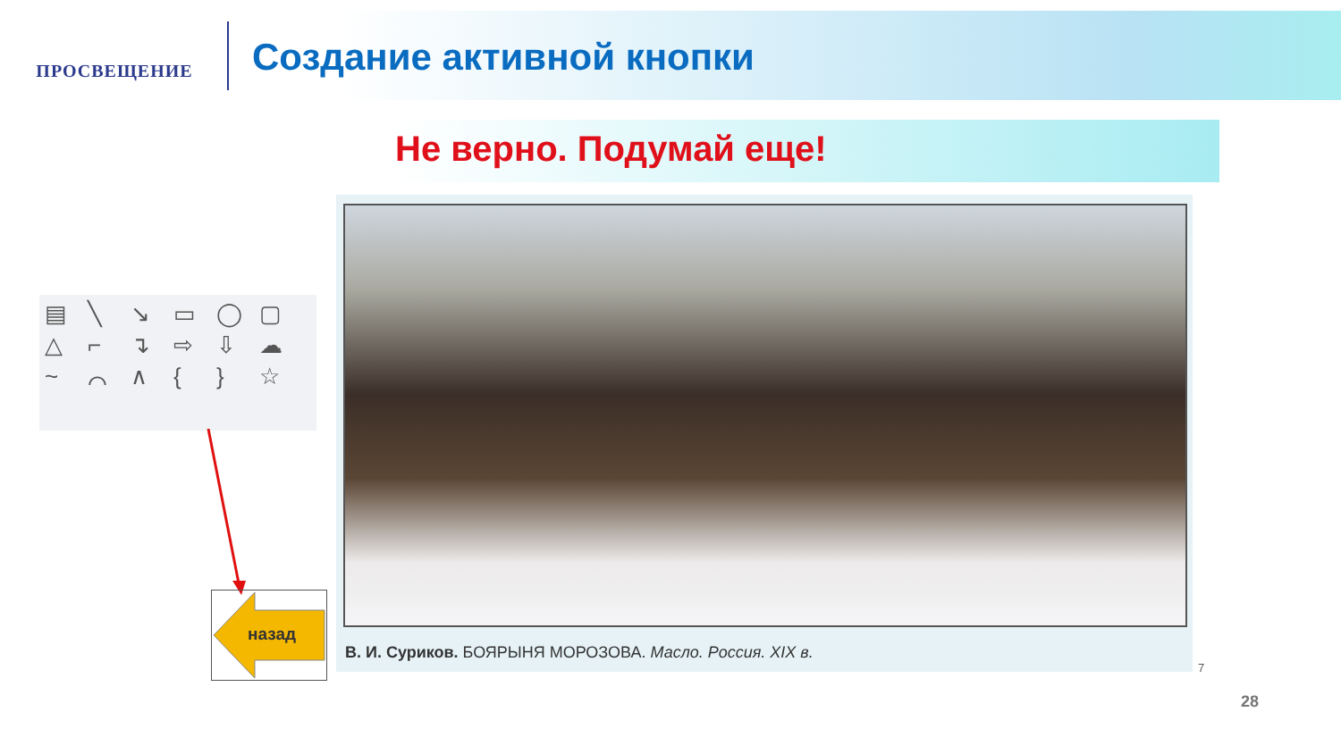ПРОСВЕЩЕНИЕ
Создание активной кнопки
Не верно. Подумай еще!
▤ ╲ ↘ ▭ ◯ ▢ △ ⌐ ↴ ⇨ ⇩ ☁ ~ ⌒ ∧ { } ☆
В. И. Суриков. БОЯРЫНЯ МОРОЗОВА. Масло. Россия. XIX в.
7
назад
28